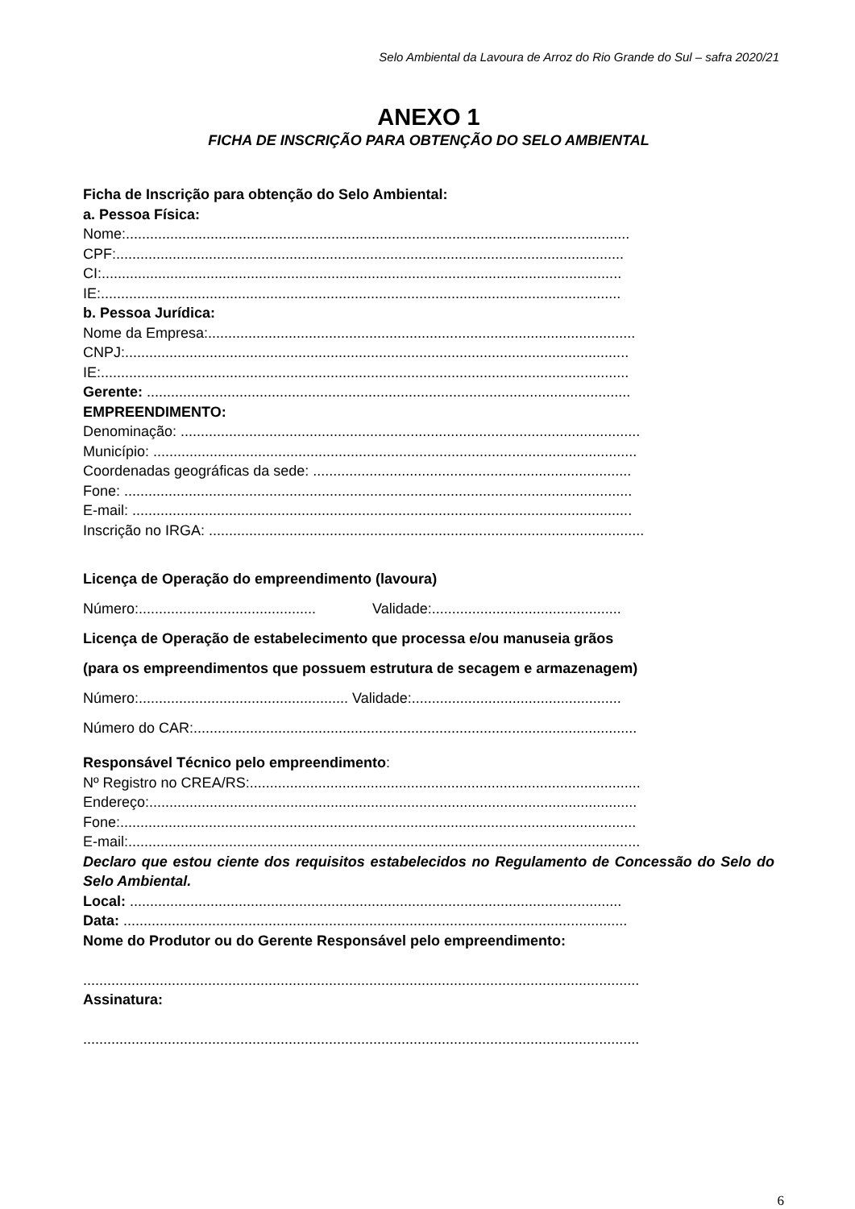Selo Ambiental da Lavoura de Arroz do Rio Grande do Sul – safra 2020/21
ANEXO 1
FICHA DE INSCRIÇÃO PARA OBTENÇÃO DO SELO AMBIENTAL
Ficha de Inscrição para obtenção do Selo Ambiental:
a. Pessoa Física:
Nome:.............................................................................................................................
CPF:..............................................................................................................................
CI:.................................................................................................................................
IE:.................................................................................................................................
b. Pessoa Jurídica:
Nome da Empresa:..........................................................................................................
CNPJ:.............................................................................................................................
IE:...................................................................................................................................
Gerente: ........................................................................................................................
EMPREENDIMENTO:
Denominação: ..................................................................................................................
Município: ........................................................................................................................
Coordenadas geográficas da sede: ...............................................................................
Fone: ..............................................................................................................................
E-mail: ............................................................................................................................
Inscrição no IRGA: ............................................................................................................
Licença de Operação do empreendimento (lavoura)
Número:............................................ Validade:...............................................
Licença de Operação de estabelecimento que processa e/ou manuseia grãos
(para os empreendimentos que possuem estrutura de secagem e armazenagem)
Número:.................................................... Validade:....................................................
Número do CAR:..............................................................................................................
Responsável Técnico pelo empreendimento:
Nº Registro no CREA/RS:.................................................................................................
Endereço:.........................................................................................................................
Fone:................................................................................................................................
E-mail:...............................................................................................................................
Declaro que estou ciente dos requisitos estabelecidos no Regulamento de Concessão do Selo do Selo Ambiental.
Local: ..........................................................................................................................
Data: .............................................................................................................................
Nome do Produtor ou do Gerente Responsável pelo empreendimento:
..........................................................................................................................................
Assinatura:
..........................................................................................................................................
6